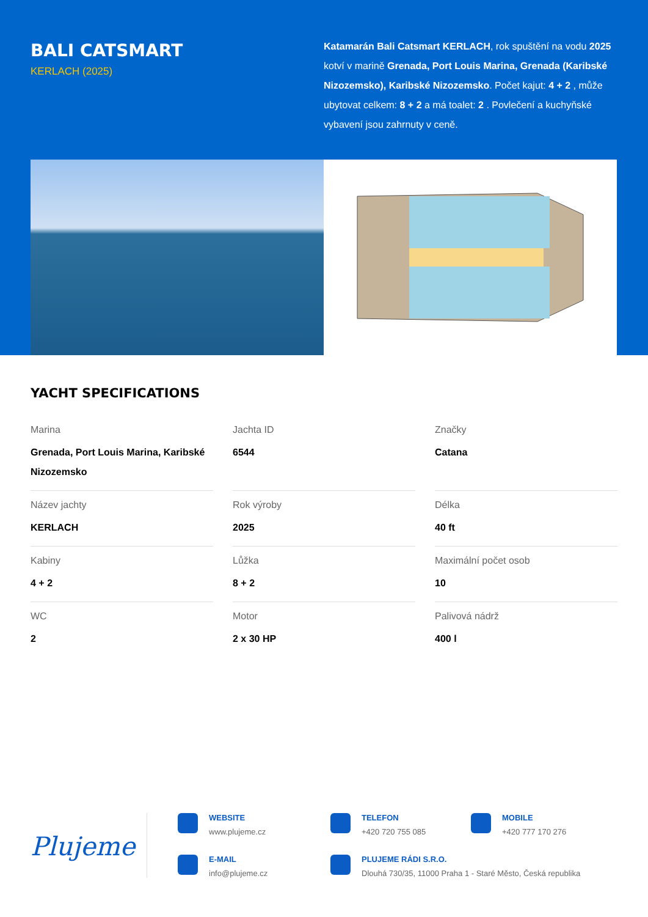BALI CATSMART
KERLACH (2025)
Katamarán Bali Catsmart KERLACH, rok spuštění na vodu 2025 kotví v marině Grenada, Port Louis Marina, Grenada (Karibské Nizozemsko), Karibské Nizozemsko. Počet kajut: 4 + 2 , může ubytovat celkem: 8 + 2 a má toalet: 2 . Povlečení a kuchyňské vybavení jsou zahrnuty v ceně.
YACHT SPECIFICATIONS
Marina
Grenada, Port Louis Marina, Karibské Nizozemsko
Jachta ID
6544
Značky
Catana
Název jachty
KERLACH
Rok výroby
2025
Délka
40 ft
Kabiny
4 + 2
Lůžka
8 + 2
Maximální počet osob
10
WC
2
Motor
2 x 30 HP
Palivová nádrž
400 l
Plujeme
WEBSITE
www.plujeme.cz
TELEFON
+420 720 755 085
MOBILE
+420 777 170 276
E-MAIL
info@plujeme.cz
PLUJEME RÁDI S.R.O.
Dlouhá 730/35, 11000 Praha 1 - Staré Město, Česká republika